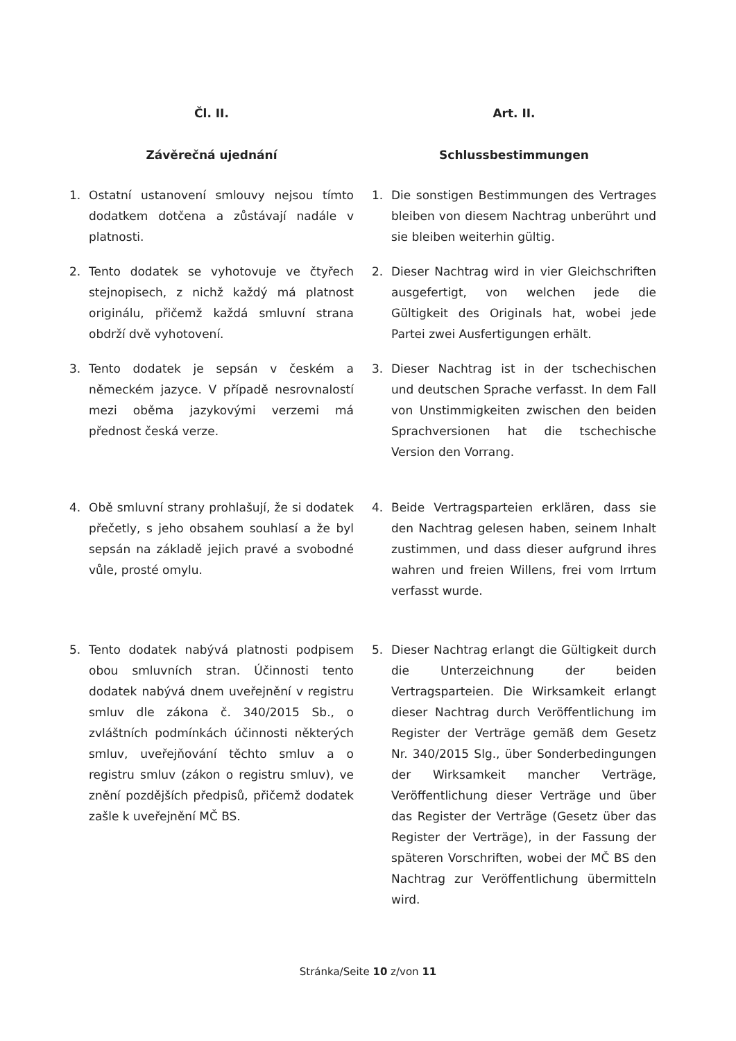Čl. II.
Závěrečná ujednání
Art. II.
Schlussbestimmungen
1. Ostatní ustanovení smlouvy nejsou tímto dodatkem dotčena a zůstávají nadále v platnosti.
1. Die sonstigen Bestimmungen des Vertrages bleiben von diesem Nachtrag unberührt und sie bleiben weiterhin gültig.
2. Tento dodatek se vyhotovuje ve čtyřech stejnopisech, z nichž každý má platnost originálu, přičemž každá smluvní strana obdrží dvě vyhotovení.
2. Dieser Nachtrag wird in vier Gleichschriften ausgefertigt, von welchen jede die Gültigkeit des Originals hat, wobei jede Partei zwei Ausfertigungen erhält.
3. Tento dodatek je sepsán v českém a německém jazyce. V případě nesrovnalostí mezi oběma jazykovými verzemi má přednost česká verze.
3. Dieser Nachtrag ist in der tschechischen und deutschen Sprache verfasst. In dem Fall von Unstimmigkeiten zwischen den beiden Sprachversionen hat die tschechische Version den Vorrang.
4. Obě smluvní strany prohlašují, že si dodatek přečetly, s jeho obsahem souhlasí a že byl sepsán na základě jejich pravé a svobodné vůle, prosté omylu.
4. Beide Vertragsparteien erklären, dass sie den Nachtrag gelesen haben, seinem Inhalt zustimmen, und dass dieser aufgrund ihres wahren und freien Willens, frei vom Irrtum verfasst wurde.
5. Tento dodatek nabývá platnosti podpisem obou smluvních stran. Účinnosti tento dodatek nabývá dnem uveřejnění v registru smluv dle zákona č. 340/2015 Sb., o zvláštních podmínkách účinnosti některých smluv, uveřejňování těchto smluv a o registru smluv (zákon o registru smluv), ve znění pozdějších předpisů, přičemž dodatek zašle k uveřejnění MČ BS.
5. Dieser Nachtrag erlangt die Gültigkeit durch die Unterzeichnung der beiden Vertragsparteien. Die Wirksamkeit erlangt dieser Nachtrag durch Veröffentlichung im Register der Verträge gemäß dem Gesetz Nr. 340/2015 Slg., über Sonderbedingungen der Wirksamkeit mancher Verträge, Veröffentlichung dieser Verträge und über das Register der Verträge (Gesetz über das Register der Verträge), in der Fassung der späteren Vorschriften, wobei der MČ BS den Nachtrag zur Veröffentlichung übermitteln wird.
Stránka/Seite 10 z/von 11